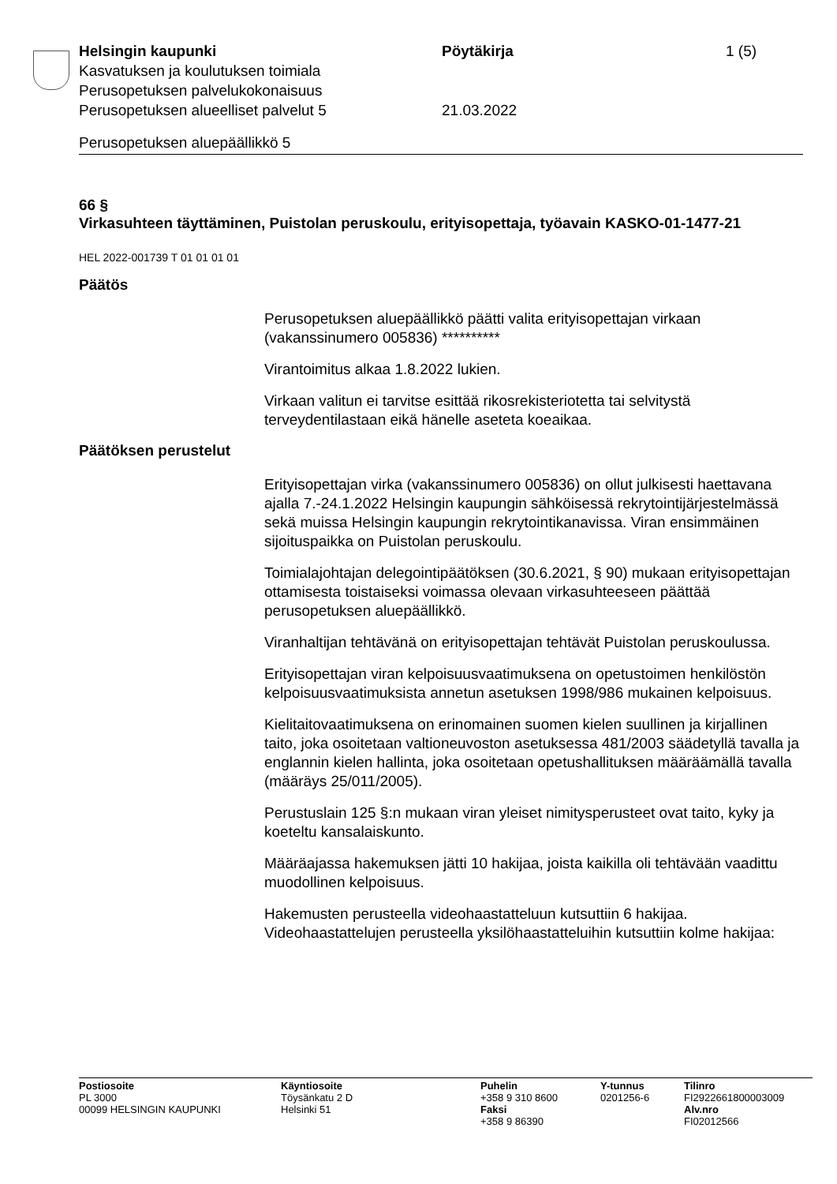Helsingin kaupunki Pöytäkirja 1 (5)
Kasvatuksen ja koulutuksen toimiala
Perusopetuksen palvelukokonaisuus
Perusopetuksen alueelliset palvelut 5 21.03.2022
Perusopetuksen aluepäällikkö 5
66 §
Virkasuhteen täyttäminen, Puistolan peruskoulu, erityisopettaja, työavain KASKO-01-1477-21
HEL 2022-001739 T 01 01 01 01
Päätös
Perusopetuksen aluepäällikkö päätti valita erityisopettajan virkaan (vakanssinumero 005836) **********
Virantoimitus alkaa 1.8.2022 lukien.
Virkaan valitun ei tarvitse esittää rikosrekisteriotetta tai selvitystä terveydentilastaan eikä hänelle aseteta koeaikaa.
Päätöksen perustelut
Erityisopettajan virka (vakanssinumero 005836) on ollut julkisesti haettavana ajalla 7.-24.1.2022 Helsingin kaupungin sähköisessä rekrytointijärjestelmässä sekä muissa Helsingin kaupungin rekrytointikanavissa. Viran ensimmäinen sijoituspaikka on Puistolan peruskoulu.
Toimialajohtajan delegointipäätöksen (30.6.2021, § 90) mukaan erityisopettajan ottamisesta toistaiseksi voimassa olevaan virkasuhteeseen päättää perusopetuksen aluepäällikkö.
Viranhaltijan tehtävänä on erityisopettajan tehtävät Puistolan peruskoulussa.
Erityisopettajan viran kelpoisuusvaatimuksena on opetustoimen henkilöstön kelpoisuusvaatimuksista annetun asetuksen 1998/986 mukainen kelpoisuus.
Kielitaitovaatimuksena on erinomainen suomen kielen suullinen ja kirjallinen taito, joka osoitetaan valtioneuvoston asetuksessa 481/2003 säädetyllä tavalla ja englannin kielen hallinta, joka osoitetaan opetushallituksen määräämällä tavalla (määräys 25/011/2005).
Perustuslain 125 §:n mukaan viran yleiset nimitysperusteet ovat taito, kyky ja koeteltu kansalaiskunto.
Määräajassa hakemuksen jätti 10 hakijaa, joista kaikilla oli tehtävään vaadittu muodollinen kelpoisuus.
Hakemusten perusteella videohaastatteluun kutsuttiin 6 hakijaa. Videohaastattelujen perusteella yksilöhaastatteluihin kutsuttiin kolme hakijaa:
Postiosoite
PL 3000
00099 HELSINGIN KAUPUNKI
Käyntiosoite
Töysänkatu 2 D
Helsinki 51
Puhelin
+358 9 310 8600
Faksi
+358 9 86390
Y-tunnus
0201256-6
Tilinro
FI2922661800003009
Alv.nro
FI02012566